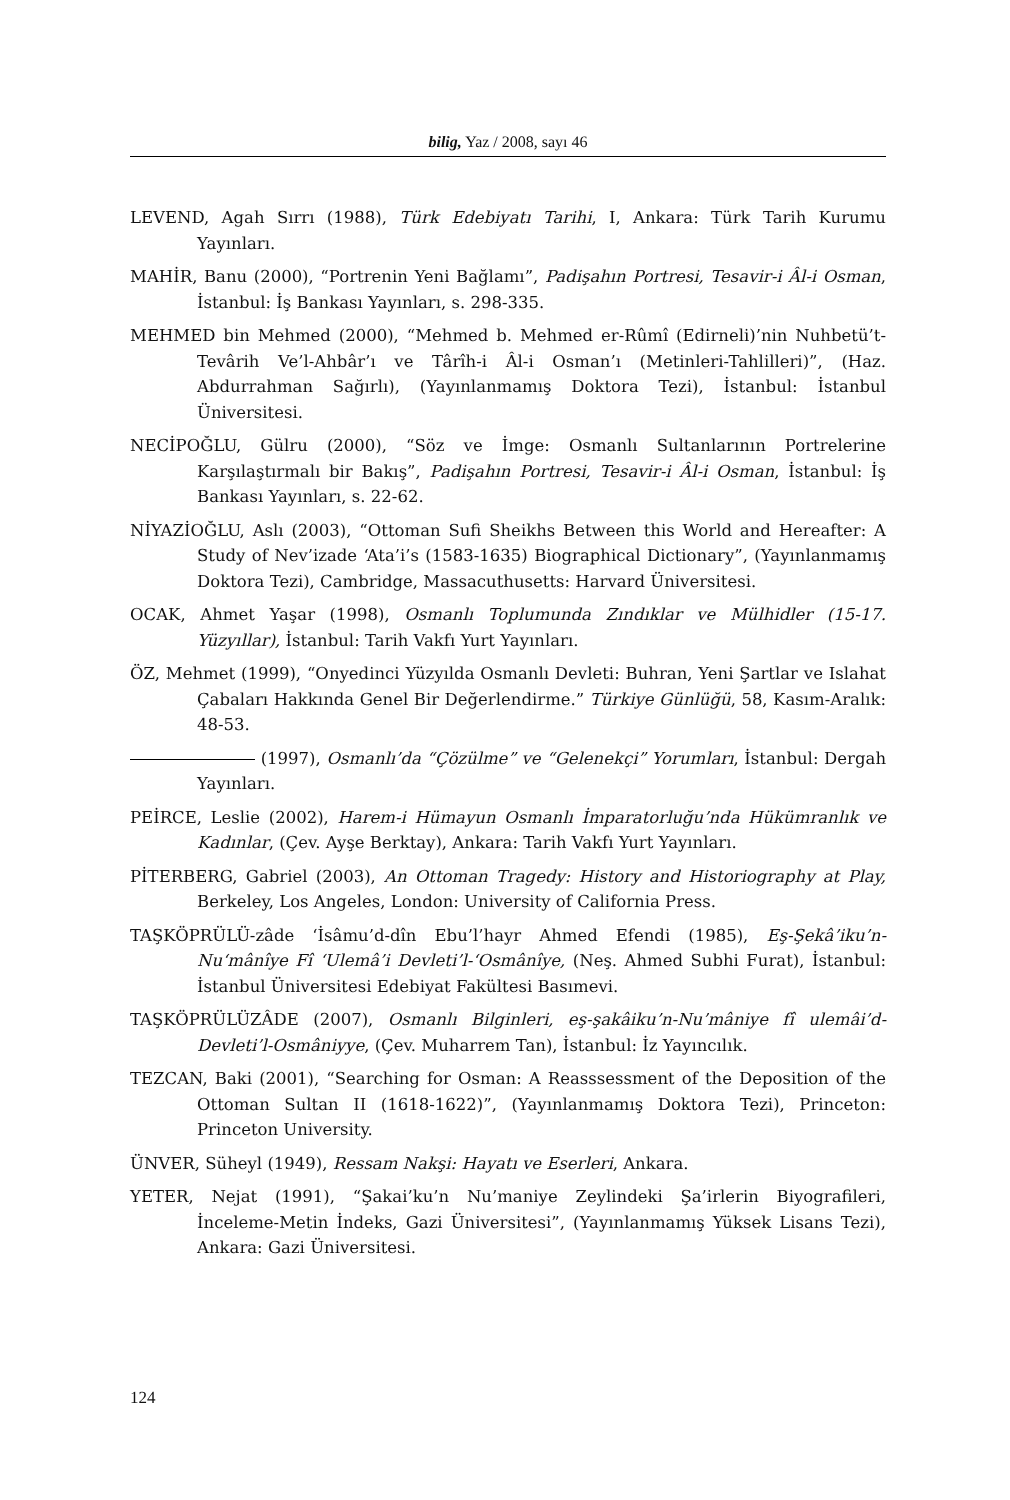bilig, Yaz / 2008, sayı 46
LEVEND, Agah Sırrı (1988), Türk Edebiyatı Tarihi, I, Ankara: Türk Tarih Kurumu Yayınları.
MAHİR, Banu (2000), “Portrenin Yeni Bağlamı”, Padişahın Portresi, Tesavir-i Âl-i Osman, İstanbul: İş Bankası Yayınları, s. 298-335.
MEHMED bin Mehmed (2000), “Mehmed b. Mehmed er-Rûmî (Edirneli)’nin Nuhbetü’t-Tevârih Ve’l-Ahbâr’ı ve Târîh-i Âl-i Osman’ı (Metinleri-Tahlilleri)”, (Haz. Abdurrahman Sağırlı), (Yayınlanmamış Doktora Tezi), İstanbul: İstanbul Üniversitesi.
NECİPOĞLU, Gülru (2000), “Söz ve İmge: Osmanlı Sultanlarının Portrelerine Karşılaştırmalı bir Bakış”, Padişahın Portresi, Tesavir-i Âl-i Osman, İstanbul: İş Bankası Yayınları, s. 22-62.
NİYAZİOĞLU, Aslı (2003), “Ottoman Sufi Sheikhs Between this World and Hereafter: A Study of Nev’izade ‘Ata’i’s (1583-1635) Biographical Dictionary”, (Yayınlanmamış Doktora Tezi), Cambridge, Massacuthusetts: Harvard Üniversitesi.
OCAK, Ahmet Yaşar (1998), Osmanlı Toplumunda Zındıklar ve Mülhidler (15-17. Yüzyıllar), İstanbul: Tarih Vakfı Yurt Yayınları.
ÖZ, Mehmet (1999), “Onyedinci Yüzyılda Osmanlı Devleti: Buhran, Yeni Şartlar ve Islahat Çabaları Hakkında Genel Bir Değerlendirme.” Türkiye Günlüğü, 58, Kasım-Aralık: 48-53.
(1997), Osmanlı’da “Çözülme” ve “Gelenekçi” Yorumları, İstanbul: Dergah Yayınları.
PEİRCE, Leslie (2002), Harem-i Hümayun Osmanlı İmparatorluğu’nda Hükümranlık ve Kadınlar, (Çev. Ayşe Berktay), Ankara: Tarih Vakfı Yurt Yayınları.
PİTERBERG, Gabriel (2003), An Ottoman Tragedy: History and Historiography at Play, Berkeley, Los Angeles, London: University of California Press.
TAŞKÖPRÜLÜ-zâde ‘İsâmu’d-dîn Ebu’l’hayr Ahmed Efendi (1985), Eş-Şekâ’iku’n-Nu‘mânîye Fî ‘Ulemâ’i Devleti’l-‘Osmânîye, (Neş. Ahmed Subhi Furat), İstanbul: İstanbul Üniversitesi Edebiyat Fakültesi Basımevi.
TAŞKÖPRÜLÜZÂDE (2007), Osmanlı Bilginleri, eş-şakâiku’n-Nu’mâniye fî ulemâi’d-Devleti’l-Osmâniyye, (Çev. Muharrem Tan), İstanbul: İz Yayıncılık.
TEZCAN, Baki (2001), “Searching for Osman: A Reasssessment of the Deposition of the Ottoman Sultan II (1618-1622)”, (Yayınlanmamış Doktora Tezi), Princeton: Princeton University.
ÜNVER, Süheyl (1949), Ressam Nakşi: Hayatı ve Eserleri, Ankara.
YETER, Nejat (1991), “Şakai’ku’n Nu’maniye Zeylindeki Şa’irlerin Biyografileri, İnceleme-Metin İndeks, Gazi Üniversitesi”, (Yayınlanmamış Yüksek Lisans Tezi), Ankara: Gazi Üniversitesi.
124